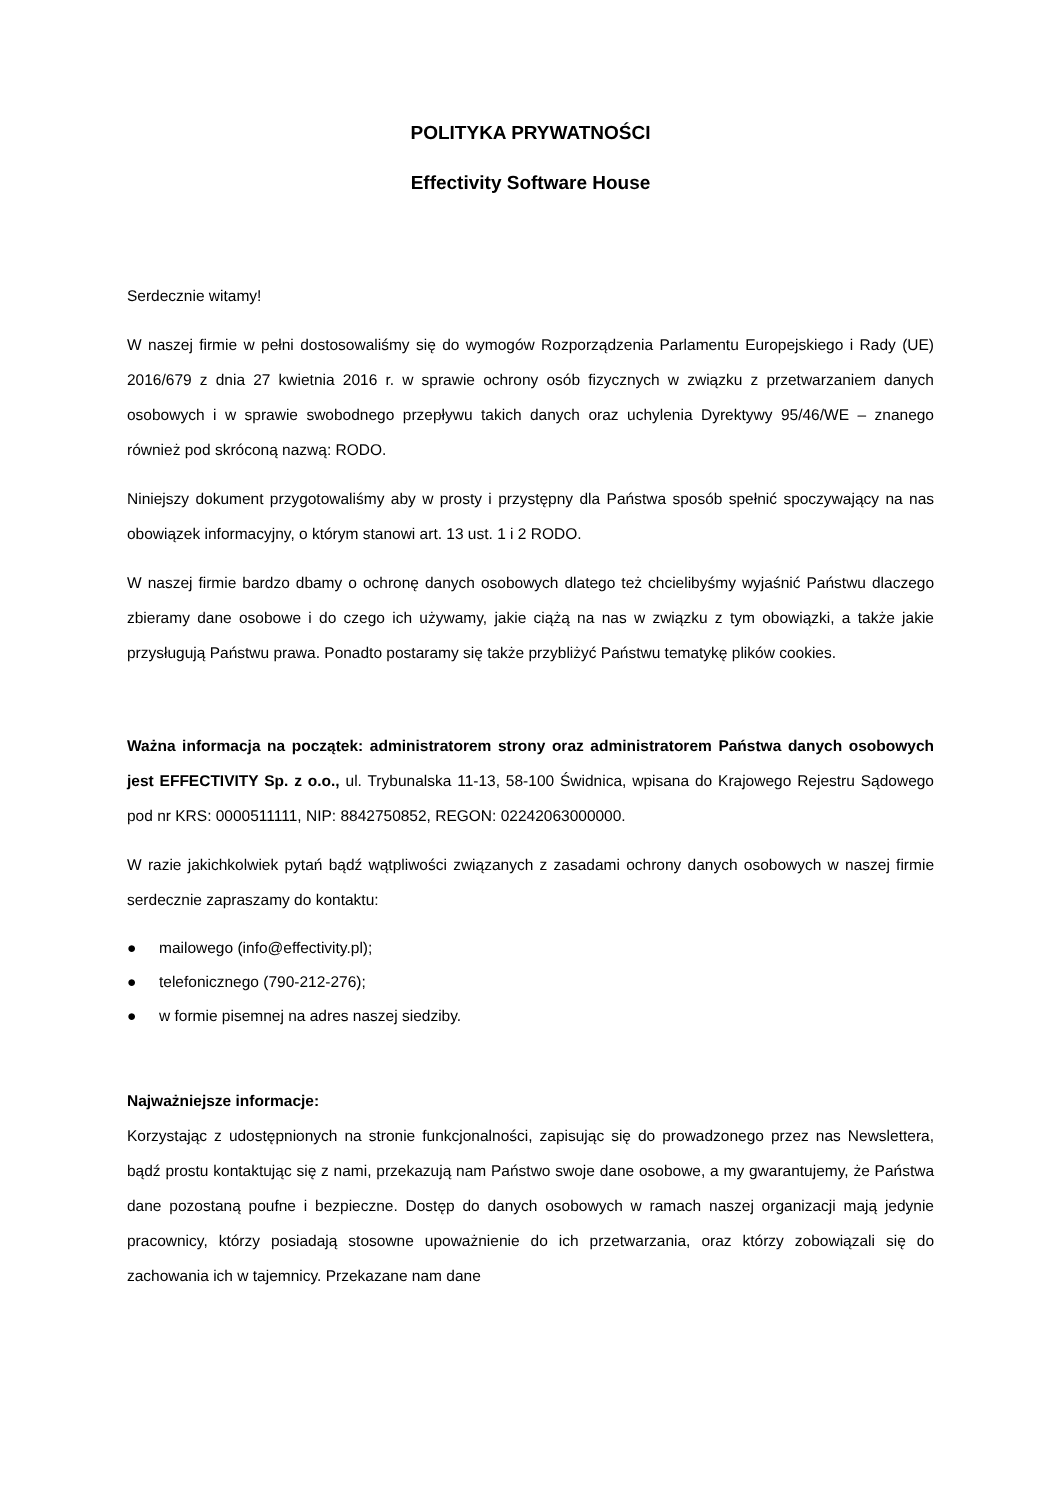POLITYKA PRYWATNOŚCI
Effectivity Software House
Serdecznie witamy!
W naszej firmie w pełni dostosowaliśmy się do wymogów Rozporządzenia Parlamentu Europejskiego i Rady (UE) 2016/679 z dnia 27 kwietnia 2016 r. w sprawie ochrony osób fizycznych w związku z przetwarzaniem danych osobowych i w sprawie swobodnego przepływu takich danych oraz uchylenia Dyrektywy 95/46/WE – znanego również pod skróconą nazwą: RODO.
Niniejszy dokument przygotowaliśmy aby w prosty i przystępny dla Państwa sposób spełnić spoczywający na nas obowiązek informacyjny, o którym stanowi art. 13 ust. 1 i 2 RODO.
W naszej firmie bardzo dbamy o ochronę danych osobowych dlatego też chcielibyśmy wyjaśnić Państwu dlaczego zbieramy dane osobowe i do czego ich używamy, jakie ciążą na nas w związku z tym obowiązki, a także jakie przysługują Państwu prawa. Ponadto postaramy się także przybliżyć Państwu tematykę plików cookies.
Ważna informacja na początek: administratorem strony oraz administratorem Państwa danych osobowych jest EFFECTIVITY Sp. z o.o., ul. Trybunalska 11-13, 58-100 Świdnica, wpisana do Krajowego Rejestru Sądowego pod nr KRS: 0000511111, NIP: 8842750852, REGON: 02242063000000.
W razie jakichkolwiek pytań bądź wątpliwości związanych z zasadami ochrony danych osobowych w naszej firmie serdecznie zapraszamy do kontaktu:
● mailowego (info@effectivity.pl);
● telefonicznego (790-212-276);
● w formie pisemnej na adres naszej siedziby.
Najważniejsze informacje:
Korzystając z udostępnionych na stronie funkcjonalności, zapisując się do prowadzonego przez nas Newslettera, bądź prostu kontaktując się z nami, przekazują nam Państwo swoje dane osobowe, a my gwarantujemy, że Państwa dane pozostaną poufne i bezpieczne. Dostęp do danych osobowych w ramach naszej organizacji mają jedynie pracownicy, którzy posiadają stosowne upoważnienie do ich przetwarzania, oraz którzy zobowiązali się do zachowania ich w tajemnicy. Przekazane nam dane